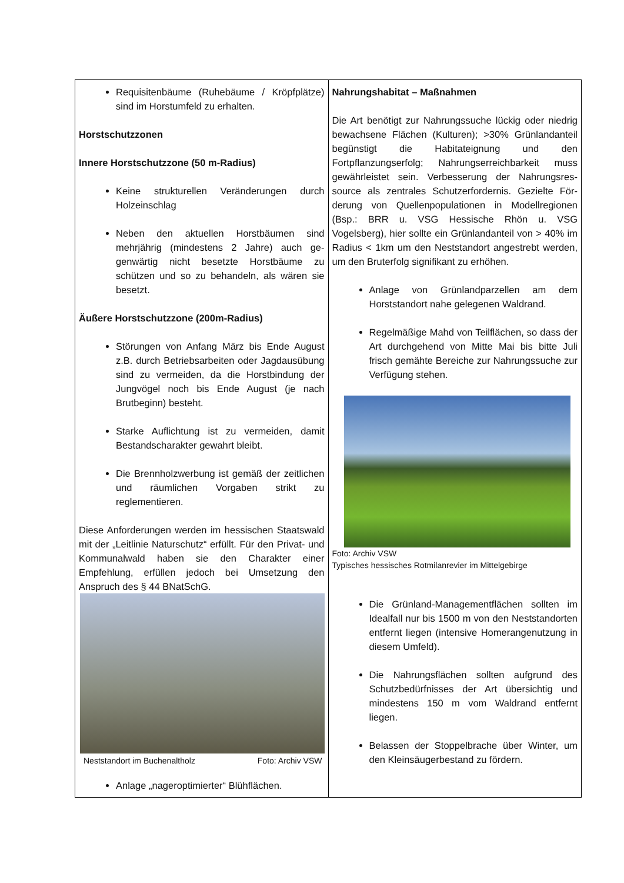| Requisitenbäume (Ruhebäume / Kröpfplät­ze) sind im Horstumfeld zu erhalten. Horstschutzzonen Innere Horstschutzzone (50 m-Radius) Keine strukturellen Veränderungen durch Holzeinschlag Neben den aktuellen Horstbäumen sind mehrjährig (mindestens 2 Jahre) auch ge­genwärtig nicht besetzte Horstbäume zu schützen und so zu behandeln, als wären sie besetzt. Äußere Horstschutzzone (200m-Radius) Störungen von Anfang März bis Ende August z.B. durch Betriebsarbeiten oder Jagdausübung sind zu vermeiden, da die Horstbindung der Jungvögel noch bis Ende August (je nach Brutbeginn) besteht. Starke Auflichtung ist zu vermeiden, damit Bestandscharakter gewahrt bleibt. Die Brennholzwerbung ist gemäß der zeit­lichen und räumlichen Vorgaben strikt zu reglementieren. Diese Anforderungen werden im hessischen Staatswald mit der „Leitlinie Naturschutz“ erfüllt. Für den Privat- und Kommunalwald haben sie den Charakter einer Empfehlung, erfüllen jedoch bei Umsetzung den Anspruch des § 44 BNatSchG. Neststandort im Buchenaltholz Foto: Archiv VSW Anlage „nageroptimierter“ Blühflächen. | Nahrungshabitat – Maßnahmen Die Art benötigt zur Nahrungssuche lückig oder niedrig bewachsene Flächen (Kulturen); >30% Grün­landanteil begünstigt die Habitateignung und den Fortpflanzungserfolg; Nahrungserreichbarkeit muss gewährleistet sein. Verbesserung der Nahrungsres­source als zentrales Schutzerfordernis. Gezielte För­derung von Quellenpopulationen in Modellregionen (Bsp.: BRR u. VSG Hessische Rhön u. VSG Vogelsberg), hier sollte ein Grünlandanteil von > 40% im Radius < 1km um den Neststandort angestrebt werden, um den Bruterfolg signifikant zu erhöhen. Anlage von Grünlandparzellen am dem Horststandort nahe gelegenen Waldrand. Regelmäßige Mahd von Teilflächen, so dass der Art durchgehend von Mitte Mai bis bitte Juli frisch gemähte Bereiche zur Nahrungs­suche zur Verfügung stehen. Foto: Archiv VSW Typisches hessisches Rotmilanrevier im Mittelgebirge Die Grünland-Managementflächen sollten im Idealfall nur bis 1500 m von den Nest­standorten entfernt liegen (intensive Home­rangenutzung in diesem Umfeld). Die Nahrungsflächen sollten aufgrund des Schutzbedürfnisses der Art übersichtig und mindestens 150 m vom Waldrand entfernt liegen. Belassen der Stoppelbrache über Winter, um den Kleinsäugerbestand zu fördern. |